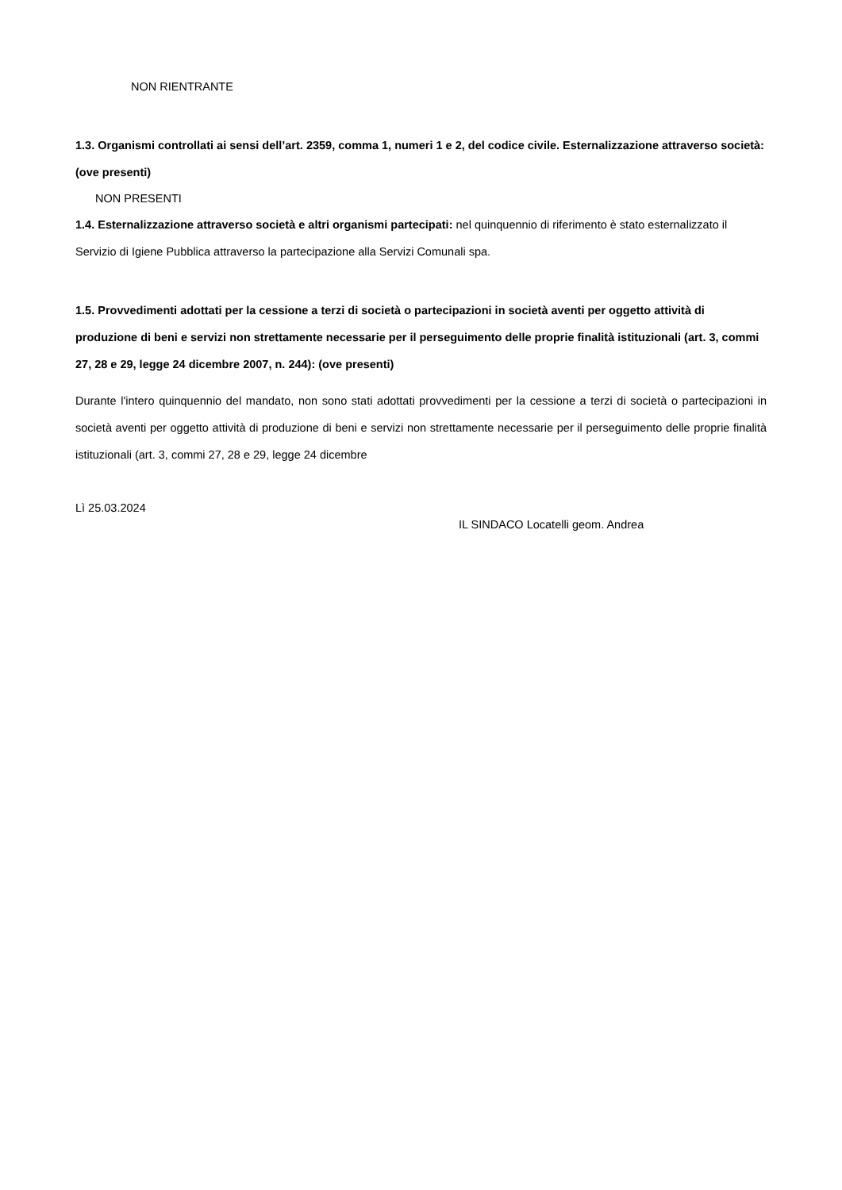NON RIENTRANTE
1.3. Organismi controllati ai sensi dell’art. 2359, comma 1, numeri 1 e 2, del codice civile. Esternalizzazione attraverso società: (ove presenti)
NON PRESENTI
1.4. Esternalizzazione attraverso società e altri organismi partecipati: nel quinquennio di riferimento è stato esternalizzato il Servizio di Igiene Pubblica attraverso la partecipazione alla Servizi Comunali spa.
1.5. Provvedimenti adottati per la cessione a terzi di società o partecipazioni in società aventi per oggetto attività di produzione di beni e servizi non strettamente necessarie per il perseguimento delle proprie finalità istituzionali (art. 3, commi 27, 28 e 29, legge 24 dicembre 2007, n. 244): (ove presenti)
Durante l'intero quinquennio del mandato, non sono stati adottati provvedimenti per la cessione a terzi di società o partecipazioni in società aventi per oggetto attività di produzione di beni e servizi non strettamente necessarie per il perseguimento delle proprie finalità istituzionali (art. 3, commi 27, 28 e 29, legge 24 dicembre
Lì 25.03.2024
IL SINDACO Locatelli geom. Andrea